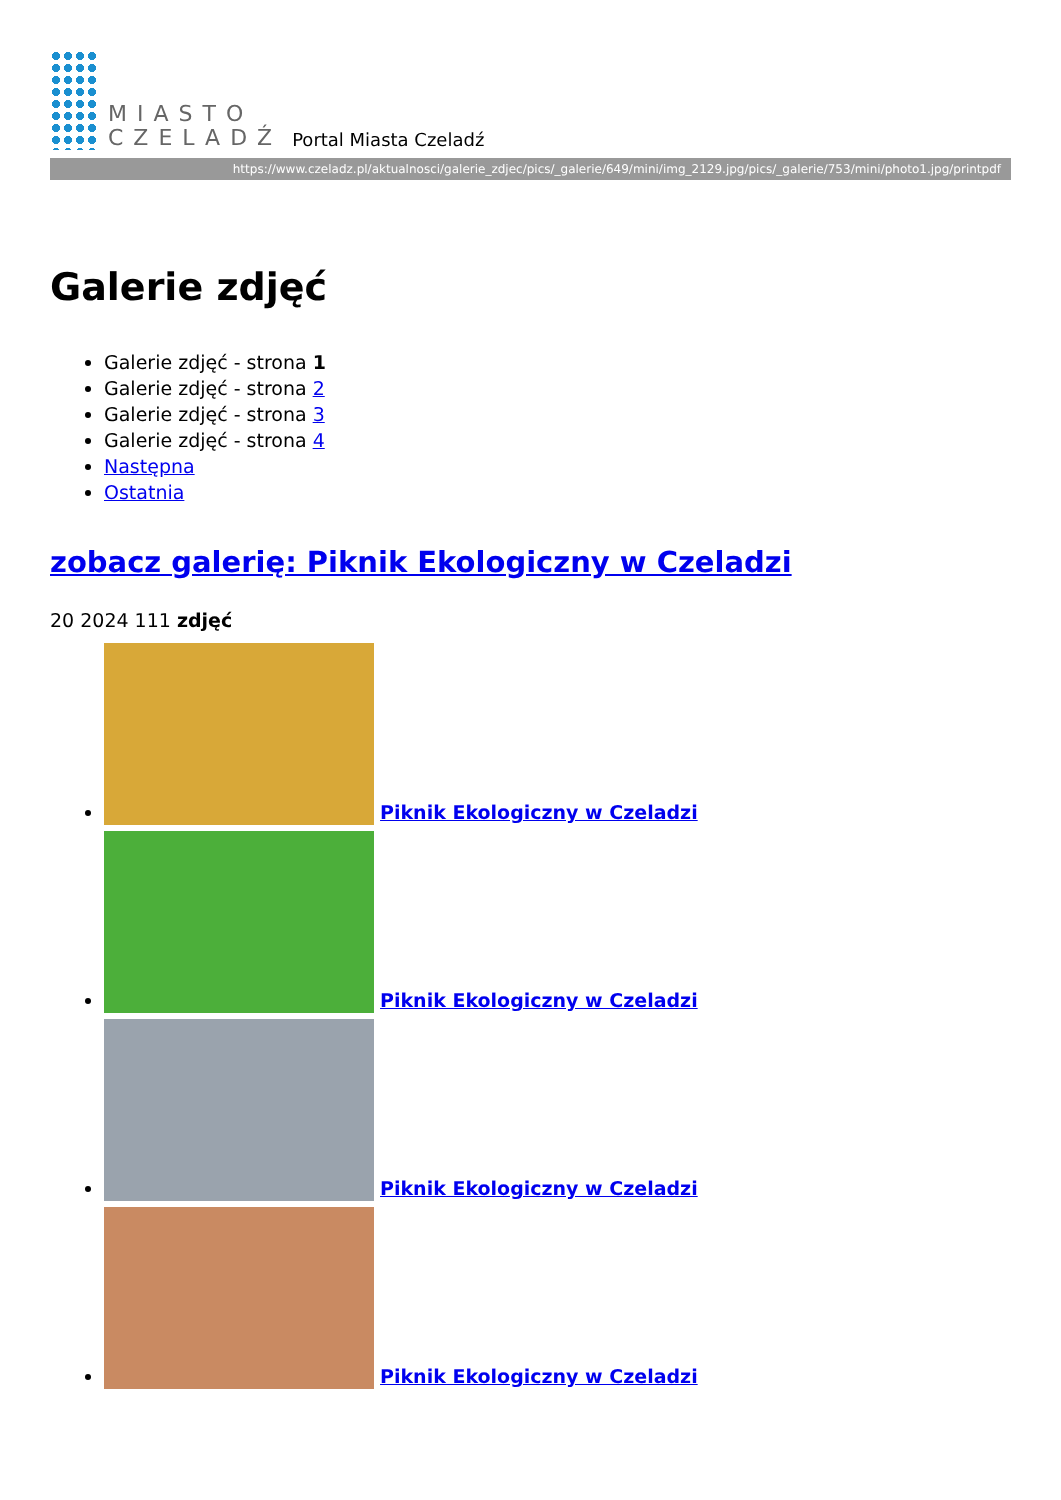MIASTO
CZELADŹ
Portal Miasta Czeladź
https://www.czeladz.pl/aktualnosci/galerie_zdjec/pics/_galerie/649/mini/img_2129.jpg/pics/_galerie/753/mini/photo1.jpg/printpdf
Galerie zdjęć
Galerie zdjęć - strona 1
Galerie zdjęć - strona 2
Galerie zdjęć - strona 3
Galerie zdjęć - strona 4
Następna
Ostatnia
zobacz galerię: Piknik Ekologiczny w Czeladzi
20 2024 111 zdjęć
Piknik Ekologiczny w Czeladzi
Piknik Ekologiczny w Czeladzi
Piknik Ekologiczny w Czeladzi
Piknik Ekologiczny w Czeladzi